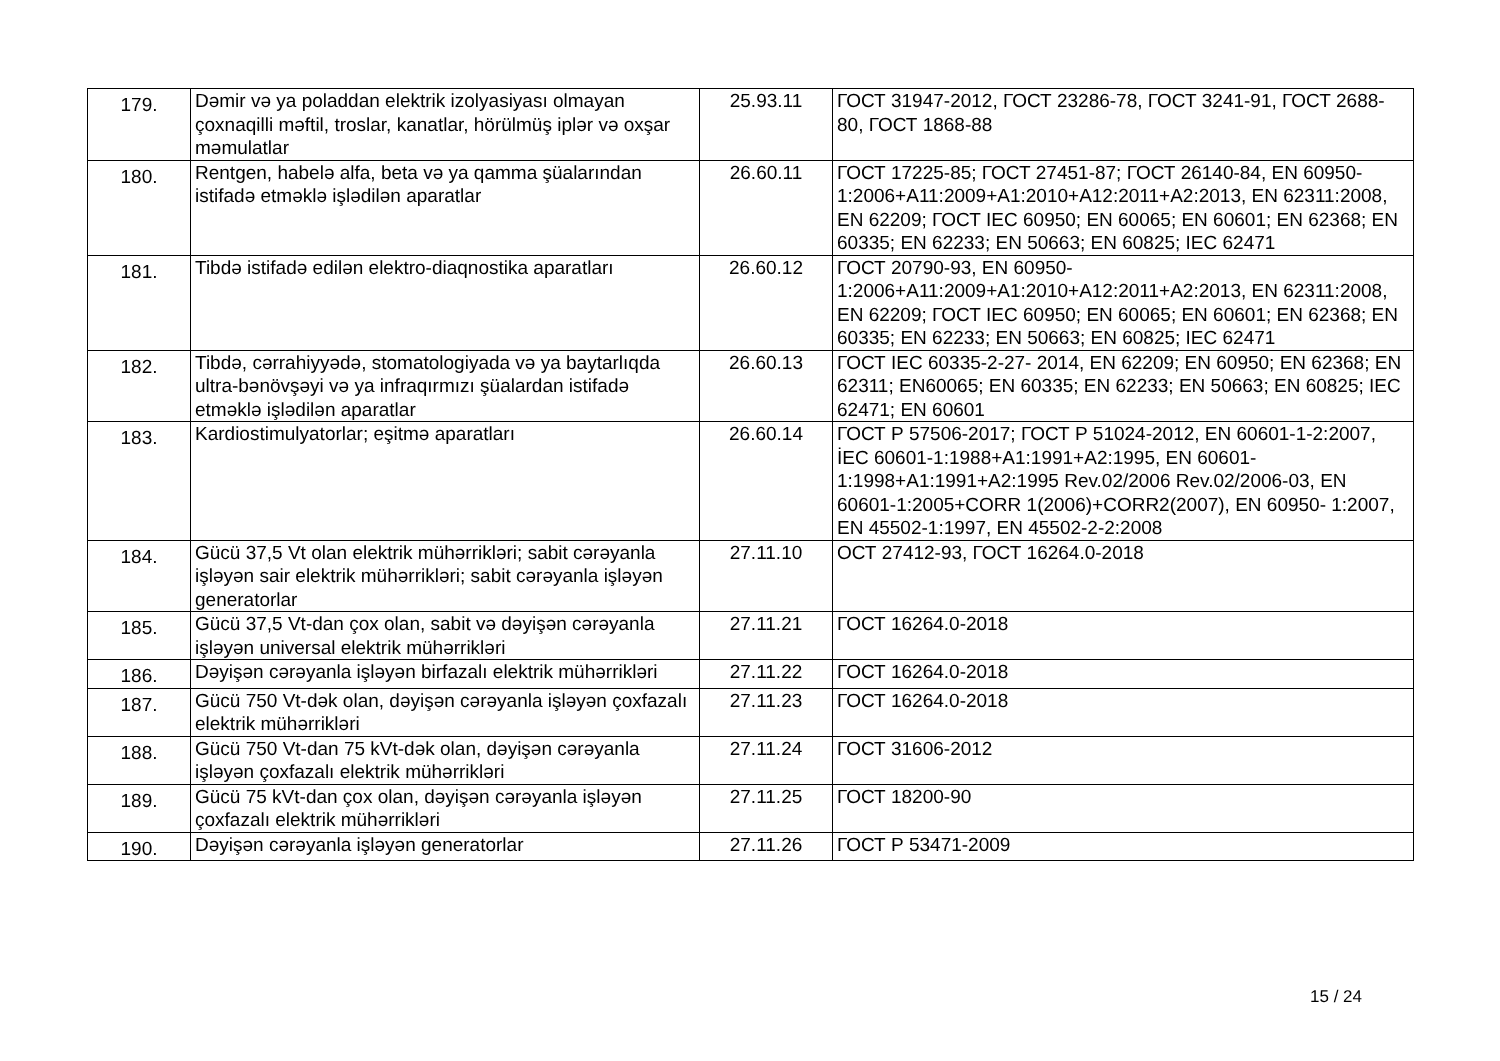| 179. | Dəmir və ya poladdan elektrik izolyasiyası olmayan çoxnaqilli məftil, troslar, kanatlar, hörülmüş iplər və oxşar məmulatlar | 25.93.11 | ГОСТ 31947-2012, ГОСТ 23286-78, ГОСТ 3241-91, ГОСТ 2688-80, ГОСТ 1868-88 |
| 180. | Rentgen, habelə alfa, beta və ya qamma şüalarından istifadə etməklə işlədilən aparatlar | 26.60.11 | ГОСТ 17225-85; ГОСТ 27451-87; ГОСТ 26140-84, EN 60950-1:2006+A11:2009+A1:2010+A12:2011+A2:2013, EN 62311:2008, EN 62209; ГОСТ IEC 60950; EN 60065; EN 60601; EN 62368; EN 60335; EN 62233; EN 50663; EN 60825; IEC 62471 |
| 181. | Tibdə istifadə edilən elektro-diaqnostika aparatları | 26.60.12 | ГОСТ 20790-93, EN 60950-1:2006+A11:2009+A1:2010+A12:2011+A2:2013, EN 62311:2008, EN 62209; ГОСТ IEC 60950; EN 60065; EN 60601; EN 62368; EN 60335; EN 62233; EN 50663; EN 60825; IEC 62471 |
| 182. | Tibdə, cərrahiyyədə, stomatologiyada və ya baytarlıqda ultra-bənövşəyi və ya infraqırmızı şüalardan istifadə etməklə işlədilən aparatlar | 26.60.13 | ГОСТ IEC 60335-2-27- 2014, EN 62209; EN 60950; EN 62368; EN 62311; EN60065; EN 60335; EN 62233; EN 50663; EN 60825; IEC 62471; EN 60601 |
| 183. | Kardiostimulyatorlar; eşitmə aparatları | 26.60.14 | ГОСТ Р 57506-2017; ГОСТ Р 51024-2012, EN 60601-1-2:2007, İEC 60601-1:1988+A1:1991+A2:1995, EN 60601-1:1998+A1:1991+A2:1995 Rev.02/2006 Rev.02/2006-03, EN 60601-1:2005+CORR 1(2006)+CORR2(2007), EN 60950- 1:2007, EN 45502-1:1997, EN 45502-2-2:2008 |
| 184. | Gücü 37,5 Vt olan elektrik mühərrikləri; sabit cərəyanla işləyən sair elektrik mühərrikləri; sabit cərəyanla işləyən generatorlar | 27.11.10 | ОСТ 27412-93, ГОСТ 16264.0-2018 |
| 185. | Gücü 37,5 Vt-dan çox olan, sabit və dəyişən cərəyanla işləyən universal elektrik mühərrikləri | 27.11.21 | ГОСТ 16264.0-2018 |
| 186. | Dəyişən cərəyanla işləyən birfazalı elektrik mühərrikləri | 27.11.22 | ГОСТ 16264.0-2018 |
| 187. | Gücü 750 Vt-dək olan, dəyişən cərəyanla işləyən çoxfazalı elektrik mühərrikləri | 27.11.23 | ГОСТ 16264.0-2018 |
| 188. | Gücü 750 Vt-dan 75 kVt-dək olan, dəyişən cərəyanla işləyən çoxfazalı elektrik mühərrikləri | 27.11.24 | ГОСТ 31606-2012 |
| 189. | Gücü 75 kVt-dan çox olan, dəyişən cərəyanla işləyən çoxfazalı elektrik mühərrikləri | 27.11.25 | ГОСТ 18200-90 |
| 190. | Dəyişən cərəyanla işləyən generatorlar | 27.11.26 | ГОСТ Р 53471-2009 |
15 / 24